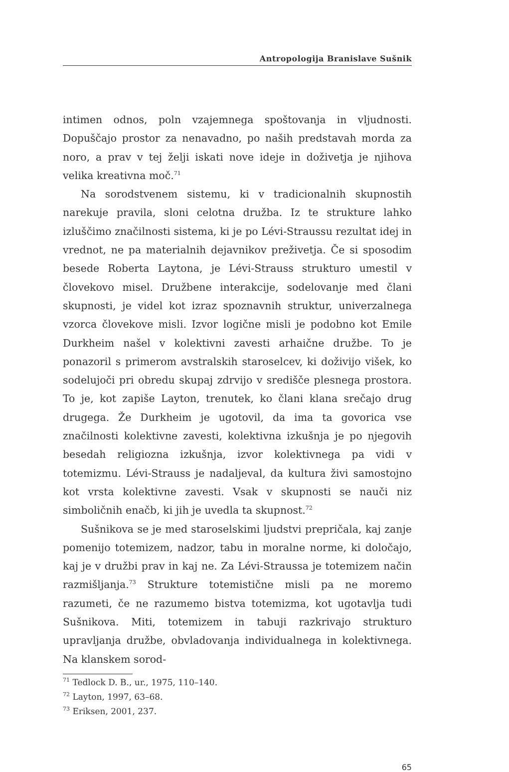Antropologija Branislave Sušnik
intimen odnos, poln vzajemnega spoštovanja in vljudnosti. Dopuščajo prostor za nenavadno, po naših predstavah morda za noro, a prav v tej želji iskati nove ideje in doživetja je njihova velika kreativna moč.<sup>71</sup>
Na sorodstvenem sistemu, ki v tradicionalnih skupnostih narekuje pravila, sloni celotna družba. Iz te strukture lahko izluščimo značilnosti sistema, ki je po Lévi-Straussu rezultat idej in vrednot, ne pa materialnih dejavnikov preživetja. Če si sposodim besede Roberta Laytona, je Lévi-Strauss strukturo umestil v človekovo misel. Družbene interakcije, sodelovanje med člani skupnosti, je videl kot izraz spoznavnih struktur, univerzalnega vzorca človekove misli. Izvor logične misli je podobno kot Emile Durkheim našel v kolektivni zavesti arhaične družbe. To je ponazoril s primerom avstralskih staroselcev, ki doživijo višek, ko sodelujoči pri obredu skupaj zdrvijo v središče plesnega prostora. To je, kot zapiše Layton, trenutek, ko člani klana srečajo drug drugega. Že Durkheim je ugotovil, da ima ta govorica vse značilnosti kolektivne zavesti, kolektivna izkušnja je po njegovih besedah religiozna izkušnja, izvor kolektivnega pa vidi v totemizmu. Lévi-Strauss je nadaljeval, da kultura živi samostojno kot vrsta kolektivne zavesti. Vsak v skupnosti se nauči niz simboličnih enačb, ki jih je uvedla ta skupnost.<sup>72</sup>
Sušnikova se je med staroselskimi ljudstvi prepričala, kaj zanje pomenijo totemizem, nadzor, tabu in moralne norme, ki določajo, kaj je v družbi prav in kaj ne. Za Lévi-Straussa je totemizem način razmišljanja.<sup>73</sup> Strukture totemistične misli pa ne moremo razumeti, če ne razumemo bistva totemizma, kot ugotavlja tudi Sušnikova. Miti, totemizem in tabuji razkrivajo strukturo upravljanja družbe, obvladovanja individualnega in kolektivnega. Na klanskem sorod-
<sup>71</sup> Tedlock D. B., ur., 1975, 110–140.
<sup>72</sup> Layton, 1997, 63–68.
<sup>73</sup> Eriksen, 2001, 237.
65